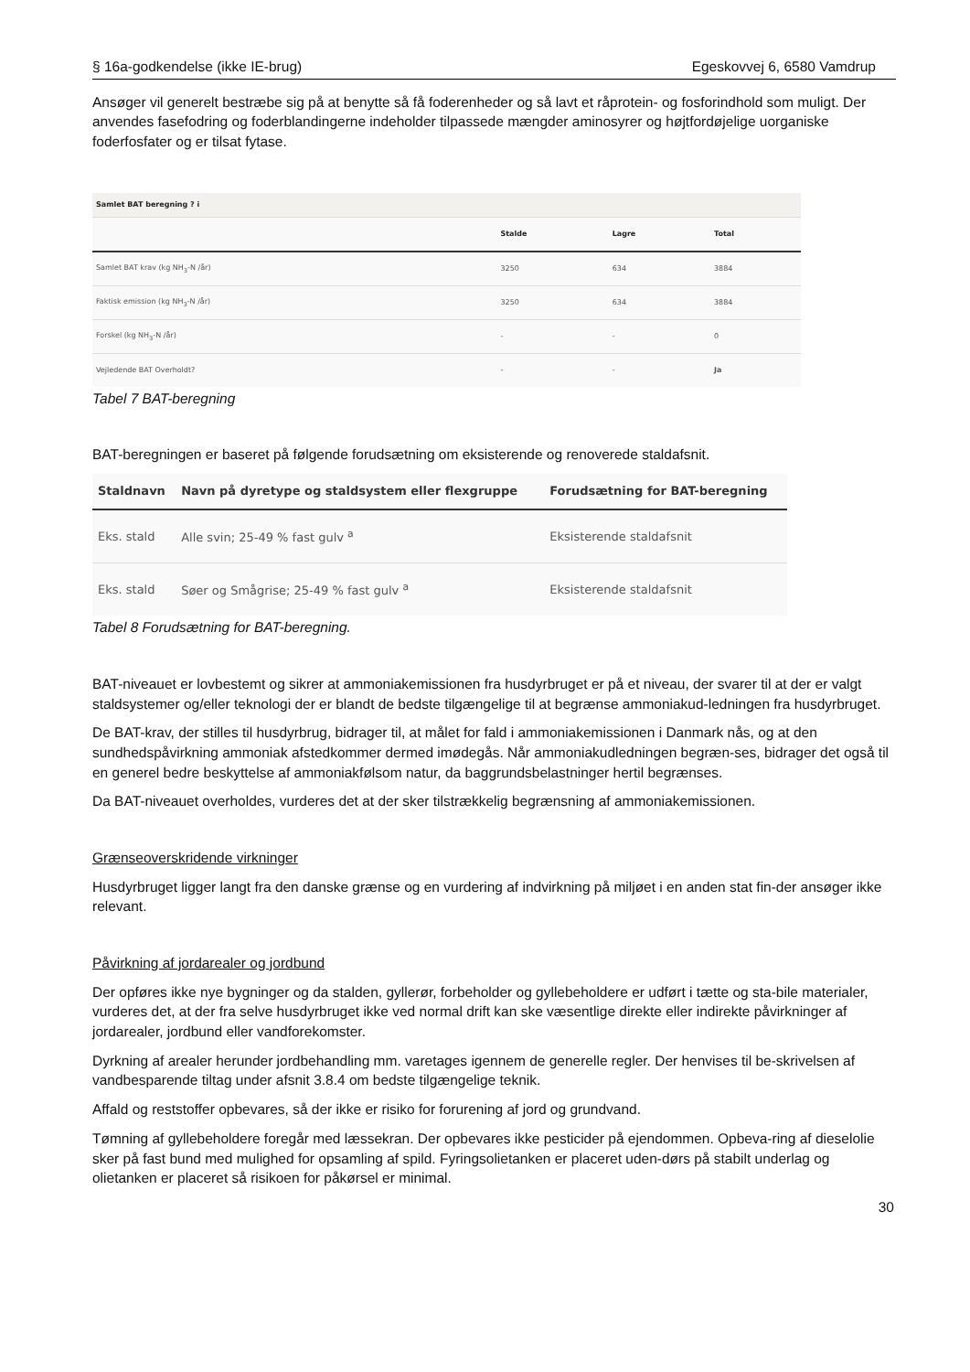§ 16a-godkendelse (ikke IE-brug) Egeskovvej 6, 6580 Vamdrup
Ansøger vil generelt bestræbe sig på at benytte så få foderenheder og så lavt et råprotein- og fosforindhold som muligt. Der anvendes fasefodring og foderblandingerne indeholder tilpassede mængder aminosyrer og højtfordøjelige uorganiske foderfosfater og er tilsat fytase.
| Samlet BAT beregning ? i | | | |
| --- | --- | --- | --- |
| | Stalde | Lagre | Total |
| Samlet BAT krav (kg NH<sub>3</sub>-N /år) | 3250 | 634 | 3884 |
| Faktisk emission (kg NH<sub>3</sub>-N /år) | 3250 | 634 | 3884 |
| Forskel (kg NH<sub>3</sub>-N /år) | - | - | 0 |
| Vejledende BAT Overholdt? | - | - | Ja |
Tabel 7 BAT-beregning
BAT-beregningen er baseret på følgende forudsætning om eksisterende og renoverede staldafsnit.
| Staldnavn | Navn på dyretype og staldsystem eller flexgruppe | Forudsætning for BAT-beregning |
| --- | --- | --- |
| Eks. stald | Alle svin; 25-49 % fast gulv <sup>a</sup> | Eksisterende staldafsnit |
| Eks. stald | Søer og Smågrise; 25-49 % fast gulv <sup>a</sup> | Eksisterende staldafsnit |
Tabel 8 Forudsætning for BAT-beregning.
BAT-niveauet er lovbestemt og sikrer at ammoniakemissionen fra husdyrbruget er på et niveau, der svarer til at der er valgt staldsystemer og/eller teknologi der er blandt de bedste tilgængelige til at begrænse ammoniakud-ledningen fra husdyrbruget.
De BAT-krav, der stilles til husdyrbrug, bidrager til, at målet for fald i ammoniakemissionen i Danmark nås, og at den sundhedspåvirkning ammoniak afstedkommer dermed imødegås. Når ammoniakudledningen begræn-ses, bidrager det også til en generel bedre beskyttelse af ammoniakfølsom natur, da baggrundsbelastninger hertil begrænses.
Da BAT-niveauet overholdes, vurderes det at der sker tilstrækkelig begrænsning af ammoniakemissionen.
Grænseoverskridende virkninger
Husdyrbruget ligger langt fra den danske grænse og en vurdering af indvirkning på miljøet i en anden stat fin-der ansøger ikke relevant.
Påvirkning af jordarealer og jordbund
Der opføres ikke nye bygninger og da stalden, gyllerør, forbeholder og gyllebeholdere er udført i tætte og sta-bile materialer, vurderes det, at der fra selve husdyrbruget ikke ved normal drift kan ske væsentlige direkte eller indirekte påvirkninger af jordarealer, jordbund eller vandforekomster.
Dyrkning af arealer herunder jordbehandling mm. varetages igennem de generelle regler. Der henvises til be-skrivelsen af vandbesparende tiltag under afsnit 3.8.4 om bedste tilgængelige teknik.
Affald og reststoffer opbevares, så der ikke er risiko for forurening af jord og grundvand.
Tømning af gyllebeholdere foregår med læssekran. Der opbevares ikke pesticider på ejendommen. Opbeva-ring af dieselolie sker på fast bund med mulighed for opsamling af spild. Fyringsolietanken er placeret uden-dørs på stabilt underlag og olietanken er placeret så risikoen for påkørsel er minimal.
30